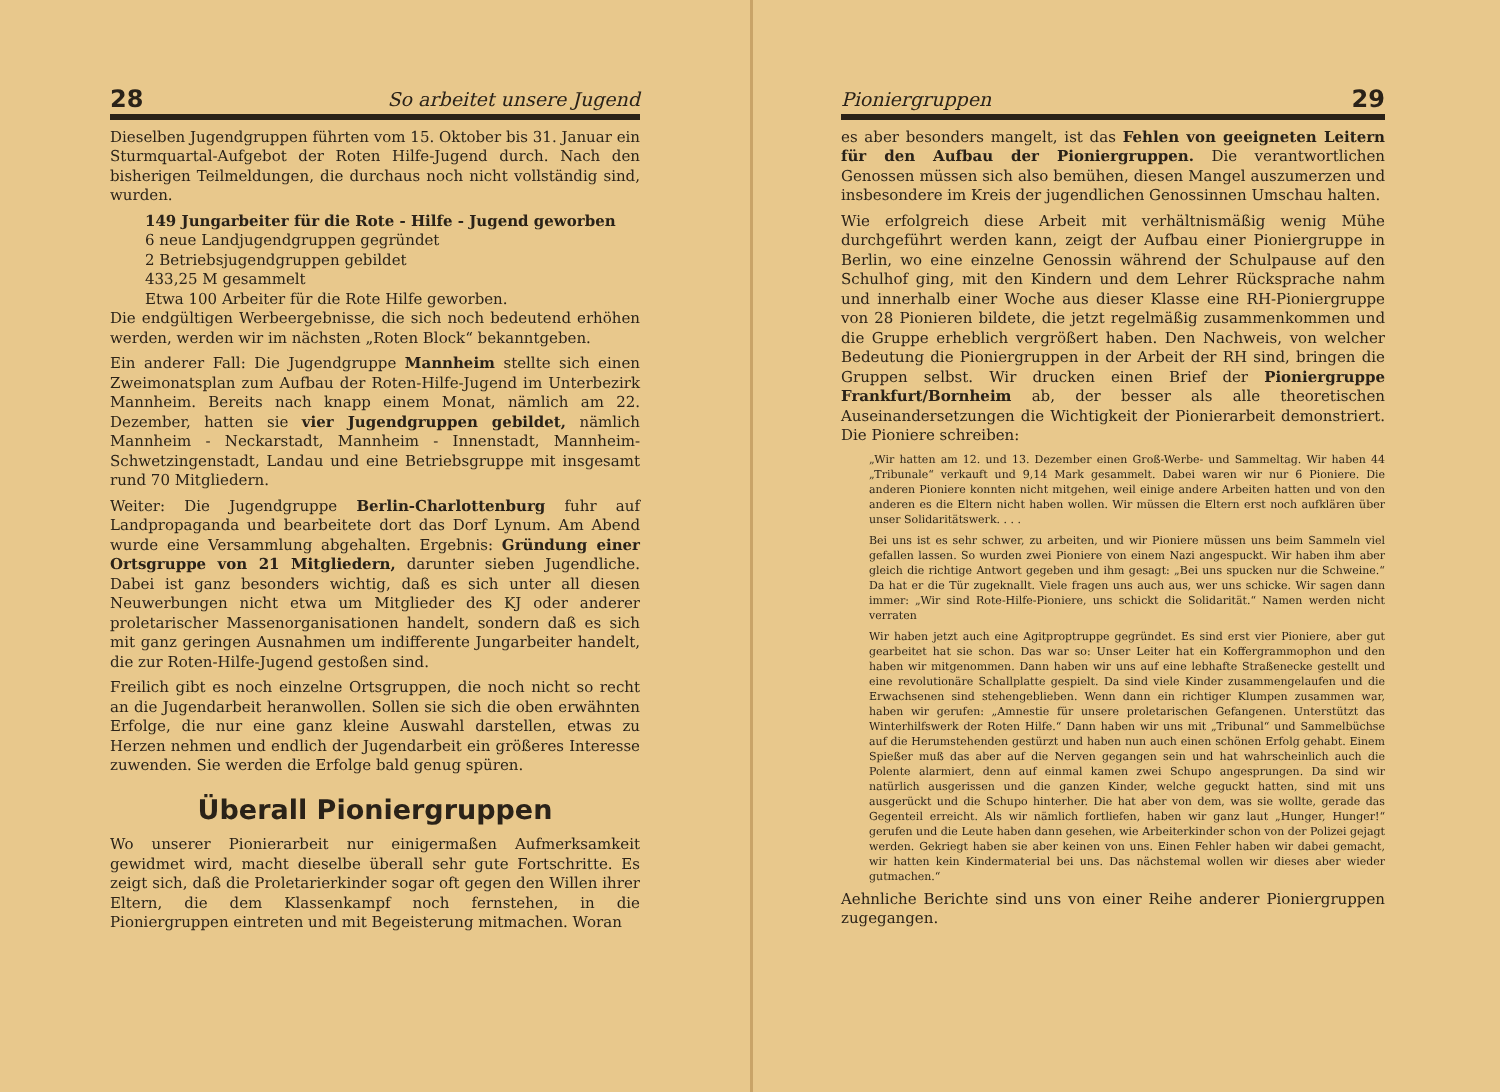28 So arbeitet unsere Jugend
Dieselben Jugendgruppen führten vom 15. Oktober bis 31. Januar ein Sturmquartal-Aufgebot der Roten Hilfe-Jugend durch. Nach den bisherigen Teilmeldungen, die durchaus noch nicht vollständig sind, wurden.
149 Jungarbeiter für die Rote - Hilfe - Jugend geworben
6 neue Landjugendgruppen gegründet
2 Betriebsjugendgruppen gebildet
433,25 M gesammelt
Etwa 100 Arbeiter für die Rote Hilfe geworben.
Die endgültigen Werbeergebnisse, die sich noch bedeutend erhöhen werden, werden wir im nächsten „Roten Block“ bekanntgeben.
Ein anderer Fall: Die Jugendgruppe Mannheim stellte sich einen Zweimonatsplan zum Aufbau der Roten-Hilfe-Jugend im Unterbezirk Mannheim. Bereits nach knapp einem Monat, nämlich am 22. Dezember, hatten sie vier Jugendgruppen gebildet, nämlich Mannheim - Neckarstadt, Mannheim - Innenstadt, Mannheim-Schwetzingenstadt, Landau und eine Betriebsgruppe mit insgesamt rund 70 Mitgliedern.
Weiter: Die Jugendgruppe Berlin-Charlottenburg fuhr auf Landpropaganda und bearbeitete dort das Dorf Lynum. Am Abend wurde eine Versammlung abgehalten. Ergebnis: Gründung einer Ortsgruppe von 21 Mitgliedern, darunter sieben Jugendliche. Dabei ist ganz besonders wichtig, daß es sich unter all diesen Neuwerbungen nicht etwa um Mitglieder des KJ oder anderer proletarischer Massenorganisationen handelt, sondern daß es sich mit ganz geringen Ausnahmen um indifferente Jungarbeiter handelt, die zur Roten-Hilfe-Jugend gestoßen sind.
Freilich gibt es noch einzelne Ortsgruppen, die noch nicht so recht an die Jugendarbeit heranwollen. Sollen sie sich die oben erwähnten Erfolge, die nur eine ganz kleine Auswahl darstellen, etwas zu Herzen nehmen und endlich der Jugendarbeit ein größeres Interesse zuwenden. Sie werden die Erfolge bald genug spüren.
Überall Pioniergruppen
Wo unserer Pionierarbeit nur einigermaßen Aufmerksamkeit gewidmet wird, macht dieselbe überall sehr gute Fortschritte. Es zeigt sich, daß die Proletarierkinder sogar oft gegen den Willen ihrer Eltern, die dem Klassenkampf noch fernstehen, in die Pioniergruppen eintreten und mit Begeisterung mitmachen. Woran
Pioniergruppen 29
es aber besonders mangelt, ist das Fehlen von geeigneten Leitern für den Aufbau der Pioniergruppen. Die verantwortlichen Genossen müssen sich also bemühen, diesen Mangel auszumerzen und insbesondere im Kreis der jugendlichen Genossinnen Umschau halten.
Wie erfolgreich diese Arbeit mit verhältnismäßig wenig Mühe durchgeführt werden kann, zeigt der Aufbau einer Pioniergruppe in Berlin, wo eine einzelne Genossin während der Schulpause auf den Schulhof ging, mit den Kindern und dem Lehrer Rücksprache nahm und innerhalb einer Woche aus dieser Klasse eine RH-Pioniergruppe von 28 Pionieren bildete, die jetzt regelmäßig zusammenkommen und die Gruppe erheblich vergrößert haben. Den Nachweis, von welcher Bedeutung die Pioniergruppen in der Arbeit der RH sind, bringen die Gruppen selbst. Wir drucken einen Brief der Pioniergruppe Frankfurt/Bornheim ab, der besser als alle theoretischen Auseinandersetzungen die Wichtigkeit der Pionierarbeit demonstriert. Die Pioniere schreiben:
„Wir hatten am 12. und 13. Dezember einen Groß-Werbe- und Sammeltag. Wir haben 44 „Tribunale“ verkauft und 9,14 Mark gesammelt. Dabei waren wir nur 6 Pioniere. Die anderen Pioniere konnten nicht mitgehen, weil einige andere Arbeiten hatten und von den anderen es die Eltern nicht haben wollen. Wir müssen die Eltern erst noch aufklären über unser Solidaritätswerk. . . .
Bei uns ist es sehr schwer, zu arbeiten, und wir Pioniere müssen uns beim Sammeln viel gefallen lassen. So wurden zwei Pioniere von einem Nazi angespuckt. Wir haben ihm aber gleich die richtige Antwort gegeben und ihm gesagt: „Bei uns spucken nur die Schweine.“ Da hat er die Tür zugeknallt. Viele fragen uns auch aus, wer uns schicke. Wir sagen dann immer: „Wir sind Rote-Hilfe-Pioniere, uns schickt die Solidarität.“ Namen werden nicht verraten
Wir haben jetzt auch eine Agitproptruppe gegründet. Es sind erst vier Pioniere, aber gut gearbeitet hat sie schon. Das war so: Unser Leiter hat ein Koffergrammophon und den haben wir mitgenommen. Dann haben wir uns auf eine lebhafte Straßenecke gestellt und eine revolutionäre Schallplatte gespielt. Da sind viele Kinder zusammengelaufen und die Erwachsenen sind stehengeblieben. Wenn dann ein richtiger Klumpen zusammen war, haben wir gerufen: „Amnestie für unsere proletarischen Gefangenen. Unterstützt das Winterhilfswerk der Roten Hilfe.“ Dann haben wir uns mit „Tribunal“ und Sammelbüchse auf die Herumstehenden gestürzt und haben nun auch einen schönen Erfolg gehabt. Einem Spießer muß das aber auf die Nerven gegangen sein und hat wahrscheinlich auch die Polente alarmiert, denn auf einmal kamen zwei Schupo angesprungen. Da sind wir natürlich ausgerissen und die ganzen Kinder, welche geguckt hatten, sind mit uns ausgerückt und die Schupo hinterher. Die hat aber von dem, was sie wollte, gerade das Gegenteil erreicht. Als wir nämlich fortliefen, haben wir ganz laut „Hunger, Hunger!“ gerufen und die Leute haben dann gesehen, wie Arbeiterkinder schon von der Polizei gejagt werden. Gekriegt haben sie aber keinen von uns. Einen Fehler haben wir dabei gemacht, wir hatten kein Kindermaterial bei uns. Das nächstemal wollen wir dieses aber wieder gutmachen.“
Aehnliche Berichte sind uns von einer Reihe anderer Pioniergruppen zugegangen.